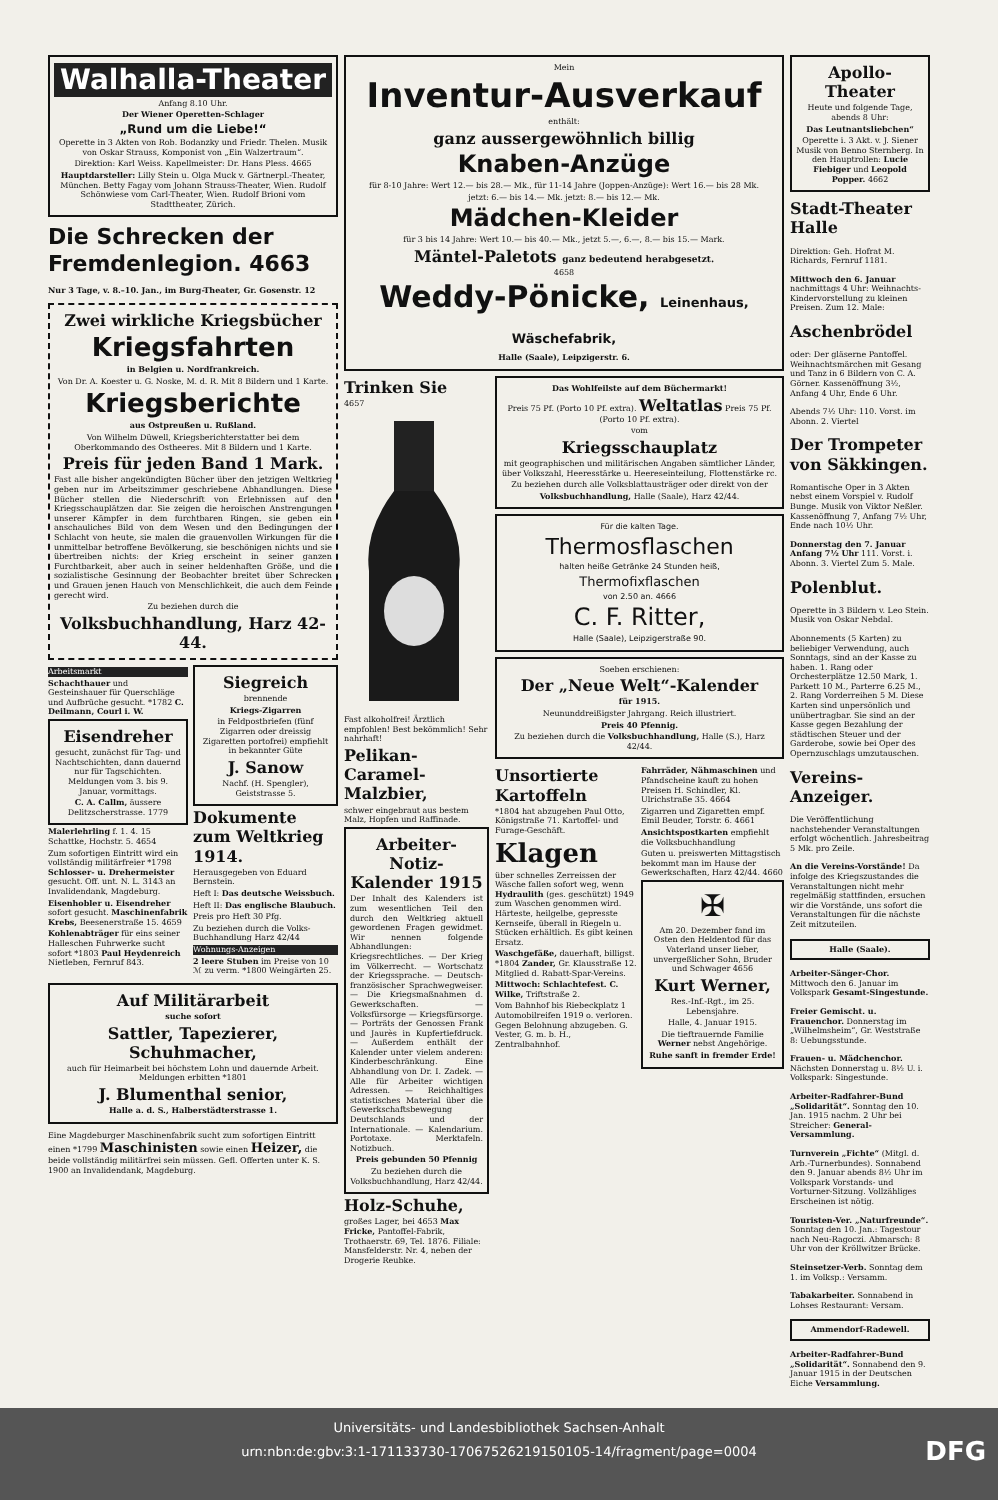Walhalla-Theater
Anfang 8.10 Uhr.
Der Wiener Operetten-Schlager
„Rund um die Liebe!“
Operette in 3 Akten von Rob. Bodanzky und Friedr. Thelen. Musik von Oskar Strauss, Komponist von „Ein Walzertraum“.
Direktion: Karl Weiss. Kapellmeister: Dr. Hans Pless. 4665
Hauptdarsteller: Lilly Stein u. Olga Muck v. Gärtnerpl.-Theater, München. Betty Fagay vom Johann Strauss-Theater, Wien. Rudolf Schönwiese vom Carl-Theater, Wien. Rudolf Brioni vom Stadttheater, Zürich.
Die Schrecken der Fremdenlegion. 4663
Nur 3 Tage, v. 8.–10. Jan., im Burg-Theater, Gr. Gosenstr. 12
Zwei wirkliche Kriegsbücher
Kriegsfahrten
in Belgien u. Nordfrankreich.
Von Dr. A. Koester u. G. Noske, M. d. R. Mit 8 Bildern und 1 Karte.
Kriegsberichte
aus Ostpreußen u. Rußland.
Von Wilhelm Düwell, Kriegsberichterstatter bei dem Oberkommando des Ostheeres. Mit 8 Bildern und 1 Karte.
Preis für jeden Band 1 Mark.
Fast alle bisher angekündigten Bücher über den jetzigen Weltkrieg geben nur im Arbeitszimmer geschriebene Abhandlungen. Diese Bücher stellen die Niederschrift von Erlebnissen auf den Kriegsschauplätzen dar. Sie zeigen die heroischen Anstrengungen unserer Kämpfer in dem furchtbaren Ringen, sie geben ein anschauliches Bild von dem Wesen und den Bedingungen der Schlacht von heute, sie malen die grauenvollen Wirkungen für die unmittelbar betroffene Bevölkerung, sie beschönigen nichts und sie übertreiben nichts: der Krieg erscheint in seiner ganzen Furchtbarkeit, aber auch in seiner heldenhaften Größe, und die sozialistische Gesinnung der Beobachter breitet über Schrecken und Grauen jenen Hauch von Menschlichkeit, die auch dem Feinde gerecht wird.
Zu beziehen durch die
Volksbuchhandlung, Harz 42-44.
Arbeitsmarkt
Schachthauer und Gesteinshauer für Querschläge und Aufbrüche gesucht. *1782 C. Deilmann, Courl i. W.
Eisendreher
gesucht, zunächst für Tag- und Nachtschichten, dann dauernd nur für Tagschichten. Meldungen vom 3. bis 9. Januar, vormittags.
C. A. Callm, äussere Delitzscherstrasse. 1779
Malerlehrling f. 1. 4. 15 Schattke, Hochstr. 5. 4654
Zum sofortigen Eintritt wird ein vollständig militärfreier *1798 Schlosser- u. Drehermeister gesucht. Off. unt. N. L. 3143 an Invalidendank, Magdeburg.
Eisenhobler u. Eisendreher sofort gesucht. Maschinenfabrik Krebs, Beesenerstraße 15. 4659
Kohlenabträger für eins seiner Halleschen Fuhrwerke sucht sofort *1803 Paul Heydenreich Nietleben, Fernruf 843.
Siegreich
brennende
Kriegs-Zigarren
in Feldpostbriefen (fünf Zigarren oder dreissig Zigaretten portofrei) empfiehlt in bekannter Güte
J. Sanow
Nachf. (H. Spengler), Geiststrasse 5.
Dokumente zum Weltkrieg 1914.
Herausgegeben von Eduard Bernstein.
Heft I: Das deutsche Weissbuch.
Heft II: Das englische Blaubuch.
Preis pro Heft 30 Pfg.
Zu beziehen durch die Volks-Buchhandlung Harz 42/44
Wohnungs-Anzeigen
2 leere Stuben im Preise von 10 ℳ zu verm. *1800 Weingärten 25.
Auf Militärarbeit
suche sofort
Sattler, Tapezierer, Schuhmacher,
auch für Heimarbeit bei höchstem Lohn und dauernde Arbeit. Meldungen erbitten *1801
J. Blumenthal senior,
Halle a. d. S., Halberstädterstrasse 1.
Eine Magdeburger Maschinenfabrik sucht zum sofortigen Eintritt einen *1799 Maschinisten sowie einen Heizer, die beide vollständig militärfrei sein müssen. Gefl. Offerten unter K. S. 1900 an Invalidendank, Magdeburg.
Mein
Inventur-Ausverkauf
enthält:
ganz aussergewöhnlich billig
Knaben-Anzüge
für 8-10 Jahre: Wert 12.— bis 28.— Mk., für 11-14 Jahre (Joppen-Anzüge): Wert 16.— bis 28 Mk.
jetzt: 6.— bis 14.— Mk. jetzt: 8.— bis 12.— Mk.
Mädchen-Kleider
für 3 bis 14 Jahre: Wert 10.— bis 40.— Mk., jetzt 5.—, 6.—, 8.— bis 15.— Mark.
Mäntel-Paletots ganz bedeutend herabgesetzt.
4658
Weddy-Pönicke, Leinenhaus, Wäschefabrik,
Halle (Saale), Leipzigerstr. 6.
Trinken Sie
4657
Fast alkoholfrei! Ärztlich empfohlen! Best bekömmlich! Sehr nahrhaft!
Pelikan-Caramel-Malzbier,
schwer eingebraut aus bestem Malz, Hopfen und Raffinade.
Arbeiter-Notiz-Kalender 1915
Der Inhalt des Kalenders ist zum wesentlichen Teil den durch den Weltkrieg aktuell gewordenen Fragen gewidmet. Wir nennen folgende Abhandlungen: Kriegsrechtliches. — Der Krieg im Völkerrecht. — Wortschatz der Kriegssprache. — Deutsch-französischer Sprachwegweiser. — Die Kriegsmaßnahmen d. Gewerkschaften. — Volksfürsorge — Kriegsfürsorge. — Porträts der Genossen Frank und Jaurès in Kupfertiefdruck. — Außerdem enthält der Kalender unter vielem anderen: Kinderbeschränkung. Eine Abhandlung von Dr. I. Zadek. — Alle für Arbeiter wichtigen Adressen. — Reichhaltiges statistisches Material über die Gewerkschaftsbewegung Deutschlands und der Internationale. — Kalendarium. Portotaxe. Merktafeln. Notizbuch.
Preis gebunden 50 Pfennig
Zu beziehen durch die Volksbuchhandlung, Harz 42/44.
Holz-Schuhe,
großes Lager, bei 4653 Max Fricke, Pantoffel-Fabrik, Trothaerstr. 69, Tel. 1876. Filiale: Mansfelderstr. Nr. 4, neben der Drogerie Reubke.
Das Wohlfeilste auf dem Büchermarkt!
Preis 75 Pf. (Porto 10 Pf. extra). Weltatlas Preis 75 Pf. (Porto 10 Pf. extra).
vom
Kriegsschauplatz
mit geographischen und militärischen Angaben sämtlicher Länder, über Volkszahl, Heeresstärke u. Heereseinteilung, Flottenstärke rc.
Zu beziehen durch alle Volksblattausträger oder direkt von der
Volksbuchhandlung, Halle (Saale), Harz 42/44.
Für die kalten Tage.
Thermosflaschen
halten heiße Getränke 24 Stunden heiß,
Thermofixflaschen
von 2.50 an. 4666
C. F. Ritter,
Halle (Saale), Leipzigerstraße 90.
Soeben erschienen:
Der „Neue Welt“-Kalender
für 1915.
Neununddreißigster Jahrgang. Reich illustriert.
Preis 40 Pfennig.
Zu beziehen durch die Volksbuchhandlung, Halle (S.), Harz 42/44.
Unsortierte Kartoffeln
*1804 hat abzugeben Paul Otto, Königstraße 71. Kartoffel- und Furage-Geschäft.
Klagen
über schnelles Zerreissen der Wäsche fallen sofort weg, wenn Hydraulith (ges. geschützt) 1949 zum Waschen genommen wird. Härteste, heilgelbe, gepresste Kernseife, überall in Riegeln u. Stücken erhältlich. Es gibt keinen Ersatz.
Waschgefäße, dauerhaft, billigst. *1804 Zander, Gr. Klausstraße 12. Mitglied d. Rabatt-Spar-Vereins.
Mittwoch: Schlachtefest. C. Wilke, Triftstraße 2.
Vom Bahnhof bis Riebeckplatz 1 Automobilreifen 1919 o. verloren. Gegen Belohnung abzugeben. G. Vester, G. m. b. H., Zentralbahnhof.
Fahrräder, Nähmaschinen und Pfandscheine kauft zu hohen Preisen H. Schindler, Kl. Ulrichstraße 35. 4664
Zigarren und Zigaretten empf. Emil Beuder, Torstr. 6. 4661
Ansichtspostkarten empfiehlt die Volksbuchhandlung
Guten u. preiswerten Mittagstisch bekommt man im Hause der Gewerkschaften, Harz 42/44. 4660
✠
Am 20. Dezember fand im Osten den Heldentod für das Vaterland unser lieber, unvergeßlicher Sohn, Bruder und Schwager 4656
Kurt Werner,
Res.-Inf.-Rgt., im 25. Lebensjahre.
Halle, 4. Januar 1915.
Die tieftrauernde Familie Werner nebst Angehörige.
Ruhe sanft in fremder Erde!
Apollo-Theater
Heute und folgende Tage, abends 8 Uhr:
Das Leutnantsliebchen“
Operette i. 3 Akt. v. J. Siener Musik von Benno Sternberg. In den Hauptrollen: Lucie Fiebiger und Leopold Popper. 4662
Stadt-Theater Halle
Direktion: Geh. Hofrat M. Richards, Fernruf 1181.
Mittwoch den 6. Januar nachmittags 4 Uhr: Weihnachts-Kindervorstellung zu kleinen Preisen. Zum 12. Male:
Aschenbrödel
oder: Der gläserne Pantoffel. Weihnachtsmärchen mit Gesang und Tanz in 6 Bildern von C. A. Görner. Kassenöffnung 3½, Anfang 4 Uhr, Ende 6 Uhr.
Abends 7½ Uhr: 110. Vorst. im Abonn. 2. Viertel
Der Trompeter von Säkkingen.
Romantische Oper in 3 Akten nebst einem Vorspiel v. Rudolf Bunge. Musik von Viktor Neßler. Kassenöffnung 7, Anfang 7½ Uhr, Ende nach 10½ Uhr.
Donnerstag den 7. Januar Anfang 7½ Uhr 111. Vorst. i. Abonn. 3. Viertel Zum 5. Male.
Polenblut.
Operette in 3 Bildern v. Leo Stein. Musik von Oskar Nebdal.
Abonnements (5 Karten) zu beliebiger Verwendung, auch Sonntags, sind an der Kasse zu haben. 1. Rang oder Orchesterplätze 12.50 Mark, 1. Parkett 10 M., Parterre 6.25 M., 2. Rang Vorderreihen 5 M. Diese Karten sind unpersönlich und unübertragbar. Sie sind an der Kasse gegen Bezahlung der städtischen Steuer und der Garderobe, sowie bei Oper des Opernzuschlags umzutauschen.
Vereins-Anzeiger.
Die Veröffentlichung nachstehender Veranstaltungen erfolgt wöchentlich. Jahresbeitrag 5 Mk. pro Zeile.
An die Vereins-Vorstände! Da infolge des Kriegszustandes die Veranstaltungen nicht mehr regelmäßig stattfinden, ersuchen wir die Vorstände, uns sofort die Veranstaltungen für die nächste Zeit mitzuteilen.
Halle (Saale).
Arbeiter-Sänger-Chor. Mittwoch den 6. Januar im Volkspark Gesamt-Singestunde.
Freier Gemischt. u. Frauenchor. Donnerstag im „Wilhelmsheim“, Gr. Weststraße 8: Uebungsstunde.
Frauen- u. Mädchenchor. Nächsten Donnerstag u. 8½ U. i. Volkspark: Singestunde.
Arbeiter-Radfahrer-Bund „Solidarität“. Sonntag den 10. Jan. 1915 nachm. 2 Uhr bei Streicher: General-Versammlung.
Turnverein „Fichte“ (Mitgl. d. Arb.-Turnerbundes). Sonnabend den 9. Januar abends 8½ Uhr im Volkspark Vorstands- und Vorturner-Sitzung. Vollzähliges Erscheinen ist nötig.
Touristen-Ver. „Naturfreunde“. Sonntag den 10. Jan.: Tagestour nach Neu-Ragoczi. Abmarsch: 8 Uhr von der Kröllwitzer Brücke.
Steinsetzer-Verb. Sonntag dem 1. im Volksp.: Versamm.
Tabakarbeiter. Sonnabend in Lohses Restaurant: Versam.
Ammendorf-Radewell.
Arbeiter-Radfahrer-Bund „Solidarität“. Sonnabend den 9. Januar 1915 in der Deutschen Eiche Versammlung.
Universitäts- und Landesbibliothek Sachsen-Anhalt
urn:nbn:de:gbv:3:1-171133730-17067526219150105-14/fragment/page=0004
DFG